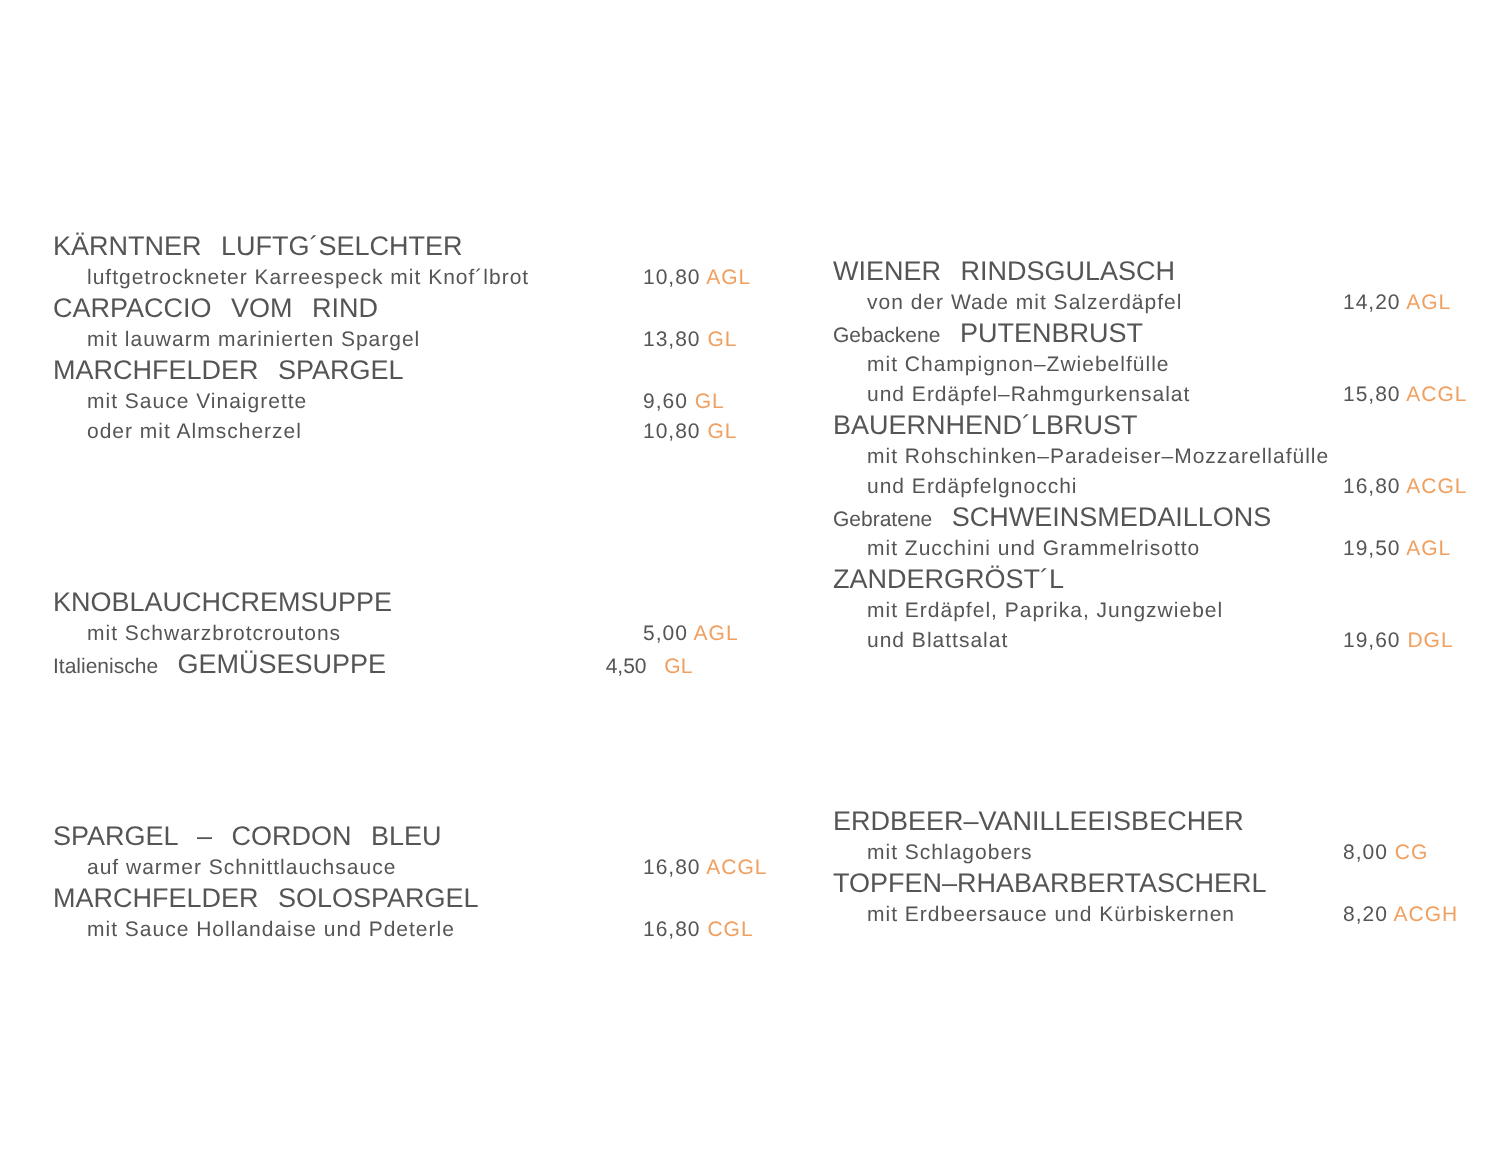KÄRNTNER LUFTG´SELCHTER
luftgetrockneter Karreespeck mit Knof´lbrot 10,80 AGL
CARPACCIO VOM RIND
mit lauwarm marinierten Spargel 13,80 GL
MARCHFELDER SPARGEL
mit Sauce Vinaigrette 9,60 GL
oder mit Almscherzel 10,80 GL
KNOBLAUCHCREMSUPPE
mit Schwarzbrotcroutons 5,00 AGL
Italienische GEMÜSESUPPE 4,50 GL
SPARGEL – CORDON BLEU
auf warmer Schnittlauchsauce 16,80 ACGL
MARCHFELDER SOLOSPARGEL
mit Sauce Hollandaise und Pdeterle 16,80 CGL
WIENER RINDSGULASCH
von der Wade mit Salzerdäpfel 14,20 AGL
Gebackene PUTENBRUST
mit Champignon–Zwiebelfülle
und Erdäpfel–Rahmgurkensalat 15,80 ACGL
BAUERNHEND´LBRUST
mit Rohschinken–Paradeiser–Mozzarellafülle
und Erdäpfelgnocchi 16,80 ACGL
Gebratene SCHWEINSMEDAILLONS
mit Zucchini und Grammelrisotto 19,50 AGL
ZANDERGRÖST´L
mit Erdäpfel, Paprika, Jungzwiebel
und Blattsalat 19,60 DGL
ERDBEER–VANILLEEISBECHER
mit Schlagobers 8,00 CG
TOPFEN–RHABARBERTASCHERL
mit Erdbeersauce und Kürbiskernen 8,20 ACGH